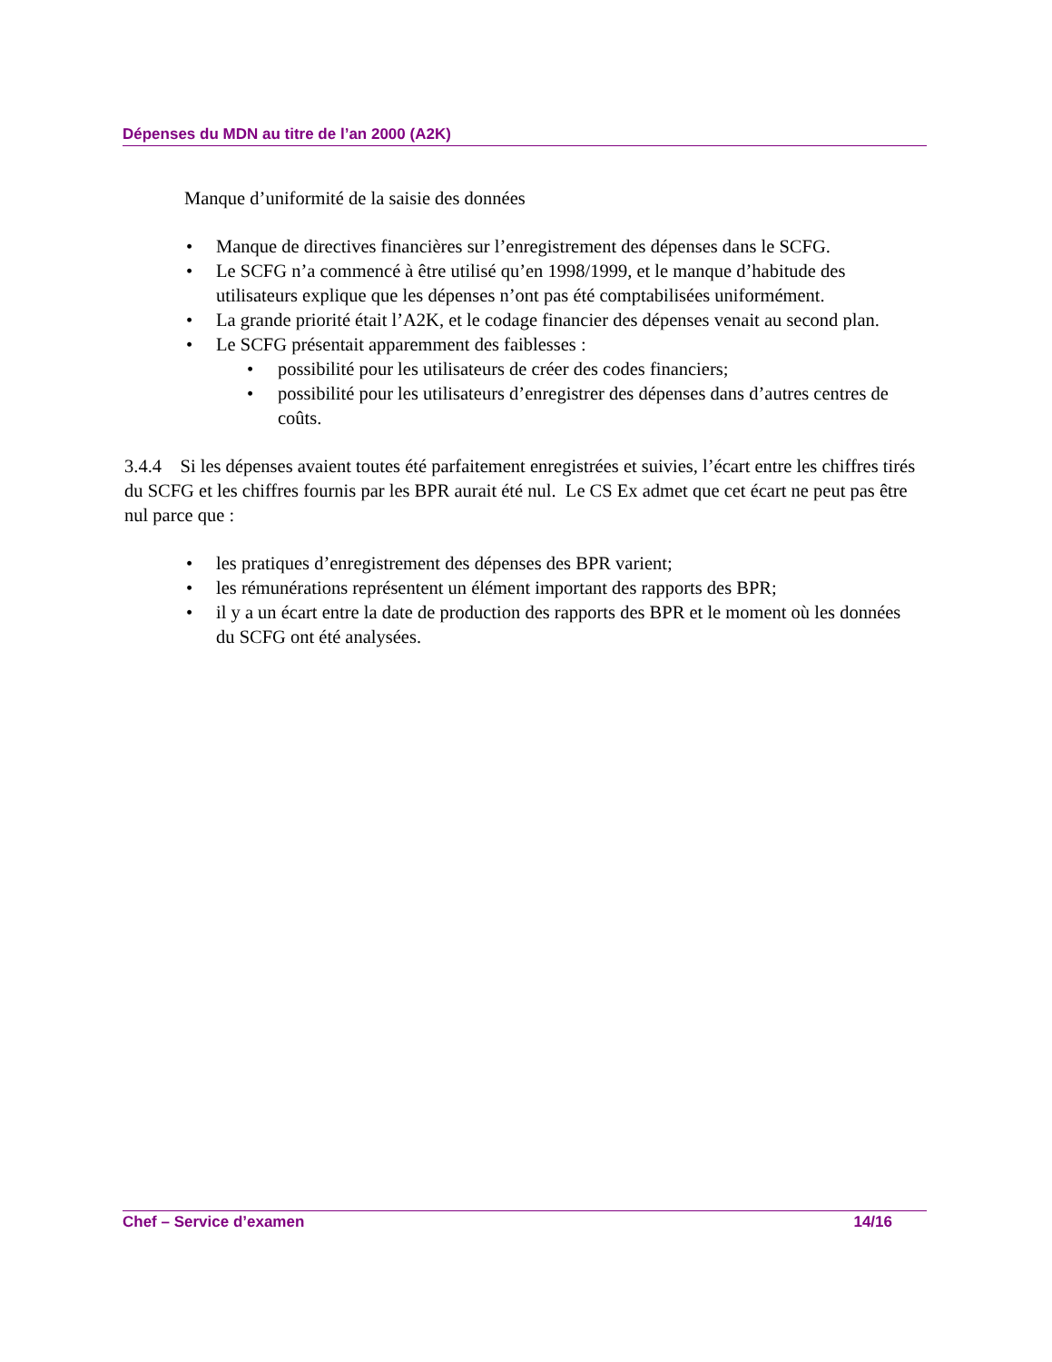Dépenses du MDN au titre de l’an 2000 (A2K)
Manque d’uniformité de la saisie des données
• Manque de directives financières sur l’enregistrement des dépenses dans le SCFG.
• Le SCFG n’a commencé à être utilisé qu’en 1998/1999, et le manque d’habitude des utilisateurs explique que les dépenses n’ont pas été comptabilisées uniformément.
• La grande priorité était l’A2K, et le codage financier des dépenses venait au second plan.
• Le SCFG présentait apparemment des faiblesses :
• possibilité pour les utilisateurs de créer des codes financiers;
• possibilité pour les utilisateurs d’enregistrer des dépenses dans d’autres centres de coûts.
3.4.4 Si les dépenses avaient toutes été parfaitement enregistrées et suivies, l’écart entre les chiffres tirés du SCFG et les chiffres fournis par les BPR aurait été nul. Le CS Ex admet que cet écart ne peut pas être nul parce que :
• les pratiques d’enregistrement des dépenses des BPR varient;
• les rémunérations représentent un élément important des rapports des BPR;
• il y a un écart entre la date de production des rapports des BPR et le moment où les données du SCFG ont été analysées.
Chef – Service d’examen 14/16